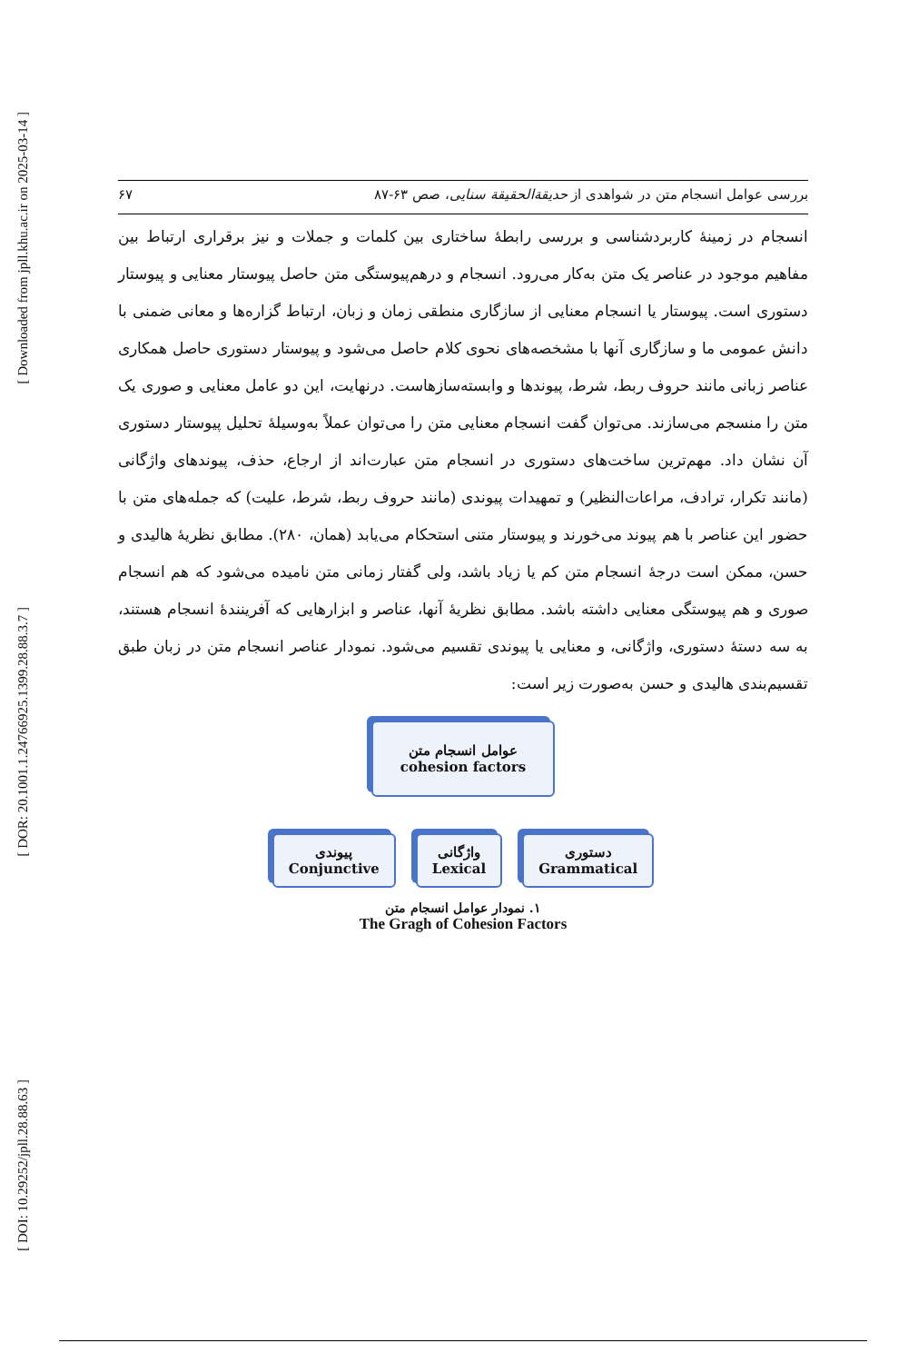[ Downloaded from jpll.khu.ac.ir on 2025-03-14 ]
[ DOR: 20.1001.1.24766925.1399.28.88.3.7 ]
[ DOI: 10.29252/jpll.28.88.63 ]
۶۷ بررسی عوامل انسجام متن در شواهدی از حدیقةالحقیقة سنایی، صص ۶۳-۸۷
انسجام در زمینهٔ کاربردشناسی و بررسی رابطهٔ ساختاری بین کلمات و جملات و نیز برقراری ارتباط بین مفاهیم موجود در عناصر یک متن به‌کار می‌رود. انسجام و درهم‌پیوستگی متن حاصل پیوستار معنایی و پیوستار دستوری است. پیوستار یا انسجام معنایی از سازگاری منطقی زمان و زبان، ارتباط گزاره‌ها و معانی ضمنی با دانش عمومی ما و سازگاری آنها با مشخصه‌های نحوی کلام حاصل می‌شود و پیوستار دستوری حاصل همکاری عناصر زبانی مانند حروف ربط، شرط، پیوندها و وابسته‌سازهاست. درنهایت، این دو عامل معنایی و صوری یک متن را منسجم می‌سازند. می‌توان گفت انسجام معنایی متن را می‌توان عملاً به‌وسیلهٔ تحلیل پیوستار دستوری آن نشان داد. مهم‌ترین ساخت‌های دستوری در انسجام متن عبارت‌اند از ارجاع، حذف، پیوندهای واژگانی (مانند تکرار، ترادف، مراعات‌النظیر) و تمهیدات پیوندی (مانند حروف ربط، شرط، علیت) که جمله‌های متن با حضور این عناصر با هم پیوند می‌خورند و پیوستار متنی استحکام می‌یابد (همان، ۲۸۰). مطابق نظریهٔ هالیدی و حسن، ممکن است درجهٔ انسجام متن کم یا زیاد باشد، ولی گفتار زمانی متن نامیده می‌شود که هم انسجام صوری و هم پیوستگی معنایی داشته باشد. مطابق نظریهٔ آنها، عناصر و ابزارهایی که آفرینندهٔ انسجام هستند، به سه دستهٔ دستوری، واژگانی، و معنایی یا پیوندی تقسیم می‌شود. نمودار عناصر انسجام متن در زبان طبق تقسیم‌بندی هالیدی و حسن به‌صورت زیر است:
عوامل انسجام متن
cohesion factors
پیوندی
Conjunctive
واژگانی
Lexical
دستوری
Grammatical
۱. نمودار عوامل انسجام متن
The Gragh of Cohesion Factors